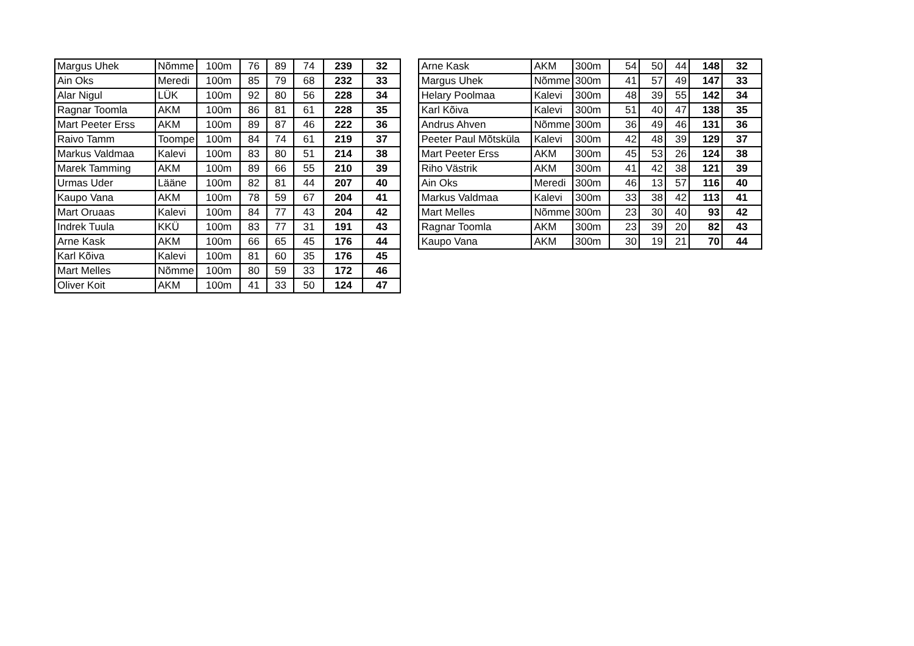| Margus Uhek | Nõmme | 100m | 76 | 89 | 74 | 239 | 32 |
| Ain Oks | Meredi | 100m | 85 | 79 | 68 | 232 | 33 |
| Alar Nigul | LÜK | 100m | 92 | 80 | 56 | 228 | 34 |
| Ragnar Toomla | AKM | 100m | 86 | 81 | 61 | 228 | 35 |
| Mart Peeter Erss | AKM | 100m | 89 | 87 | 46 | 222 | 36 |
| Raivo Tamm | Toompe | 100m | 84 | 74 | 61 | 219 | 37 |
| Markus Valdmaa | Kalevi | 100m | 83 | 80 | 51 | 214 | 38 |
| Marek Tamming | AKM | 100m | 89 | 66 | 55 | 210 | 39 |
| Urmas Uder | Lääne | 100m | 82 | 81 | 44 | 207 | 40 |
| Kaupo Vana | AKM | 100m | 78 | 59 | 67 | 204 | 41 |
| Mart Oruaas | Kalevi | 100m | 84 | 77 | 43 | 204 | 42 |
| Indrek Tuula | KKÜ | 100m | 83 | 77 | 31 | 191 | 43 |
| Arne Kask | AKM | 100m | 66 | 65 | 45 | 176 | 44 |
| Karl Kõiva | Kalevi | 100m | 81 | 60 | 35 | 176 | 45 |
| Mart Melles | Nõmme | 100m | 80 | 59 | 33 | 172 | 46 |
| Oliver Koit | AKM | 100m | 41 | 33 | 50 | 124 | 47 |
| Arne Kask | AKM | 300m | 54 | 50 | 44 | 148 | 32 |
| Margus Uhek | Nõmme | 300m | 41 | 57 | 49 | 147 | 33 |
| Helary Poolmaa | Kalevi | 300m | 48 | 39 | 55 | 142 | 34 |
| Karl Kõiva | Kalevi | 300m | 51 | 40 | 47 | 138 | 35 |
| Andrus Ahven | Nõmme | 300m | 36 | 49 | 46 | 131 | 36 |
| Peeter Paul Mõtsküla | Kalevi | 300m | 42 | 48 | 39 | 129 | 37 |
| Mart Peeter Erss | AKM | 300m | 45 | 53 | 26 | 124 | 38 |
| Riho Västrik | AKM | 300m | 41 | 42 | 38 | 121 | 39 |
| Ain Oks | Meredi | 300m | 46 | 13 | 57 | 116 | 40 |
| Markus Valdmaa | Kalevi | 300m | 33 | 38 | 42 | 113 | 41 |
| Mart Melles | Nõmme | 300m | 23 | 30 | 40 | 93 | 42 |
| Ragnar Toomla | AKM | 300m | 23 | 39 | 20 | 82 | 43 |
| Kaupo Vana | AKM | 300m | 30 | 19 | 21 | 70 | 44 |